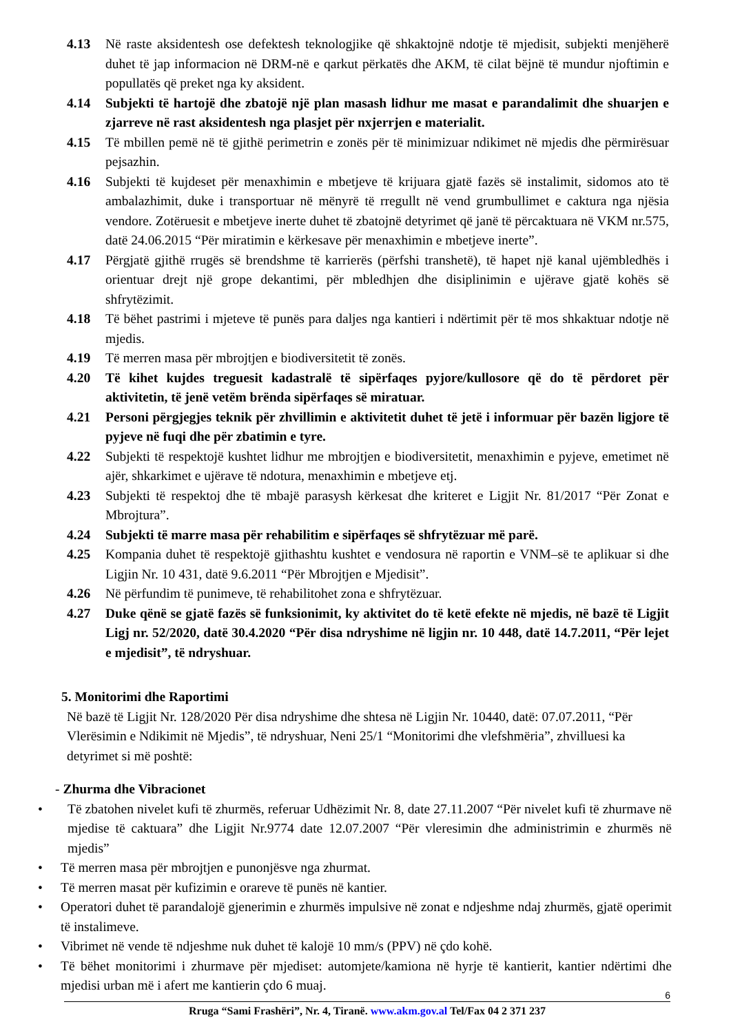4.13 Në raste aksidentesh ose defektesh teknologjike që shkaktojnë ndotje të mjedisit, subjekti menjëherë duhet të jap informacion në DRM-në e qarkut përkatës dhe AKM, të cilat bëjnë të mundur njoftimin e popullatës që preket nga ky aksident.
4.14 Subjekti të hartojë dhe zbatojë një plan masash lidhur me masat e parandalimit dhe shuarjen e zjarreve në rast aksidentesh nga plasjet për nxjerrjen e materialit.
4.15 Të mbillen pemë në të gjithë perimetrin e zonës për të minimizuar ndikimet në mjedis dhe përmirësuar pejsazhin.
4.16 Subjekti të kujdeset për menaxhimin e mbetjeve të krijuara gjatë fazës së instalimit, sidomos ato të ambalazhimit, duke i transportuar në mënyrë të rregullt në vend grumbullimet e caktura nga njësia vendore. Zotëruesit e mbetjeve inerte duhet të zbatojnë detyrimet që janë të përcaktuara në VKM nr.575, datë 24.06.2015 “Për miratimin e kërkesave për menaxhimin e mbetjeve inerte”.
4.17 Përgjatë gjithë rrugës së brendshme të karrierës (përfshi transhetë), të hapet një kanal ujëmbledhës i orientuar drejt një grope dekantimi, për mbledhjen dhe disiplinimin e ujërave gjatë kohës së shfrytëzimit.
4.18 Të bëhet pastrimi i mjeteve të punës para daljes nga kantieri i ndërtimit për të mos shkaktuar ndotje në mjedis.
4.19 Të merren masa për mbrojtjen e biodiversitetit të zonës.
4.20 Të kihet kujdes treguesit kadastralë të sipërfaqes pyjore/kullosore që do të përdoret për aktivitetin, të jenë vetëm brënda sipërfaqes së miratuar.
4.21 Personi përgjegjes teknik për zhvillimin e aktivitetit duhet të jetë i informuar për bazën ligjore të pyjeve në fuqi dhe për zbatimin e tyre.
4.22 Subjekti të respektojë kushtet lidhur me mbrojtjen e biodiversitetit, menaxhimin e pyjeve, emetimet në ajër, shkarkimet e ujërave të ndotura, menaxhimin e mbetjeve etj.
4.23 Subjekti të respektoj dhe të mbajë parasysh kërkesat dhe kriteret e Ligjit Nr. 81/2017 “Për Zonat e Mbrojtura”.
4.24 Subjekti të marre masa për rehabilitim e sipërfaqes së shfrytëzuar më parë.
4.25 Kompania duhet të respektojë gjithashtu kushtet e vendosura në raportin e VNM–së te aplikuar si dhe Ligjin Nr. 10 431, datë 9.6.2011 “Për Mbrojtjen e Mjedisit”.
4.26 Në përfundim të punimeve, të rehabilitohet zona e shfrytëzuar.
4.27 Duke qënë se gjatë fazës së funksionimit, ky aktivitet do të ketë efekte në mjedis, në bazë të Ligjit Ligj nr. 52/2020, datë 30.4.2020 “Për disa ndryshime në ligjin nr. 10 448, datë 14.7.2011, “Për lejet e mjedisit”, të ndryshuar.
5. Monitorimi dhe Raportimi
Në bazë të Ligjit Nr. 128/2020 Për disa ndryshime dhe shtesa në Ligjin Nr. 10440, datë: 07.07.2011, “Për Vlerësimin e Ndikimit në Mjedis”, të ndryshuar, Neni 25/1 “Monitorimi dhe vlefshmëria”, zhvilluesi ka detyrimet si më poshtë:
- Zhurma dhe Vibracionet
• Të zbatohen nivelet kufi të zhurmës, referuar Udhëzimit Nr. 8, date 27.11.2007 “Për nivelet kufi të zhurmave në mjedise të caktuara” dhe Ligjit Nr.9774 date 12.07.2007 “Për vleresimin dhe administrimin e zhurmës në mjedis”
• Të merren masa për mbrojtjen e punonjësve nga zhurmat.
• Të merren masat për kufizimin e orareve të punës në kantier.
• Operatori duhet të parandalojë gjenerimin e zhurmës impulsive në zonat e ndjeshme ndaj zhurmës, gjatë operimit të instalimeve.
• Vibrimet në vende të ndjeshme nuk duhet të kalojë 10 mm/s (PPV) në çdo kohë.
• Të bëhet monitorimi i zhurmave për mjediset: automjete/kamiona në hyrje të kantierit, kantier ndërtimi dhe mjedisi urban më i afert me kantierin çdo 6 muaj.
6
Rruga “Sami Frashëri”, Nr. 4, Tiranë. www.akm.gov.al Tel/Fax 04 2 371 237